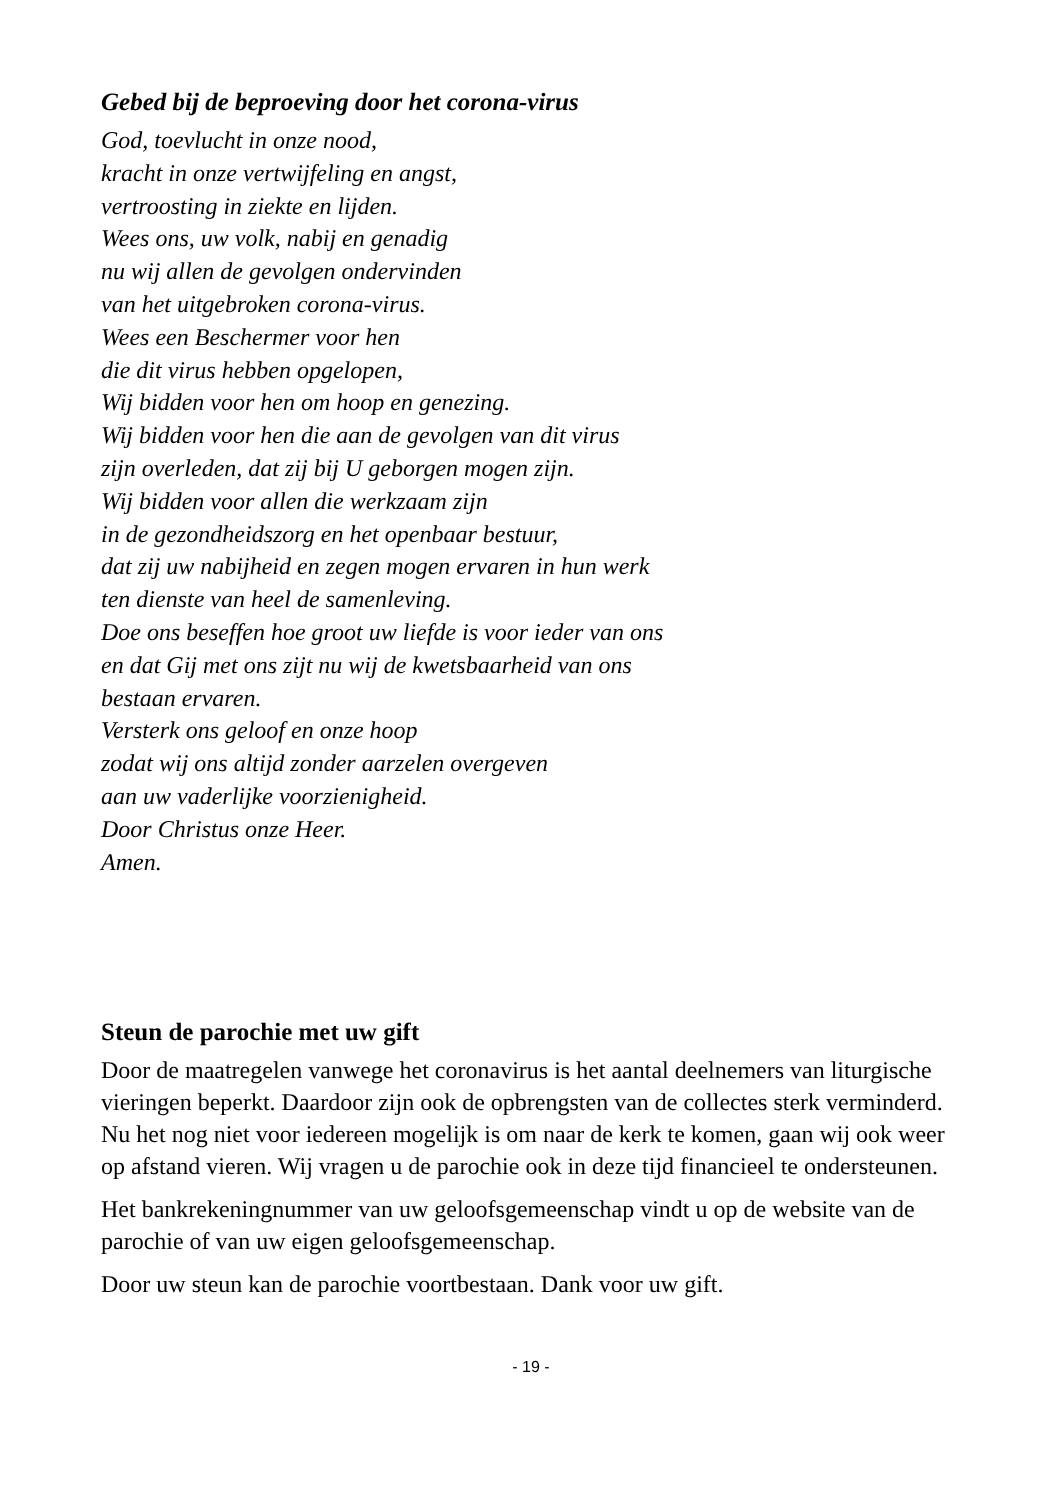Gebed bij de beproeving door het corona-virus
God, toevlucht in onze nood,
kracht in onze vertwijfeling en angst,
vertroosting in ziekte en lijden.
Wees ons, uw volk, nabij en genadig
nu wij allen de gevolgen ondervinden
van het uitgebroken corona-virus.
Wees een Beschermer voor hen
die dit virus hebben opgelopen,
Wij bidden voor hen om hoop en genezing.
Wij bidden voor hen die aan de gevolgen van dit virus
zijn overleden, dat zij bij U geborgen mogen zijn.
Wij bidden voor allen die werkzaam zijn
in de gezondheidszorg en het openbaar bestuur,
dat zij uw nabijheid en zegen mogen ervaren in hun werk
ten dienste van heel de samenleving.
Doe ons beseffen hoe groot uw liefde is voor ieder van ons
en dat Gij met ons zijt nu wij de kwetsbaarheid van ons
bestaan ervaren.
Versterk ons geloof en onze hoop
zodat wij ons altijd zonder aarzelen overgeven
aan uw vaderlijke voorzienigheid.
Door Christus onze Heer.
Amen.
Steun de parochie met uw gift
Door de maatregelen vanwege het coronavirus is het aantal deelnemers van liturgische vieringen beperkt. Daardoor zijn ook de opbrengsten van de collectes sterk verminderd. Nu het nog niet voor iedereen mogelijk is om naar de kerk te komen, gaan wij ook weer op afstand vieren. Wij vragen u de parochie ook in deze tijd financieel te ondersteunen.
Het bankrekeningnummer van uw geloofsgemeenschap vindt u op de website van de parochie of van uw eigen geloofsgemeenschap.
Door uw steun kan de parochie voortbestaan. Dank voor uw gift.
- 19 -